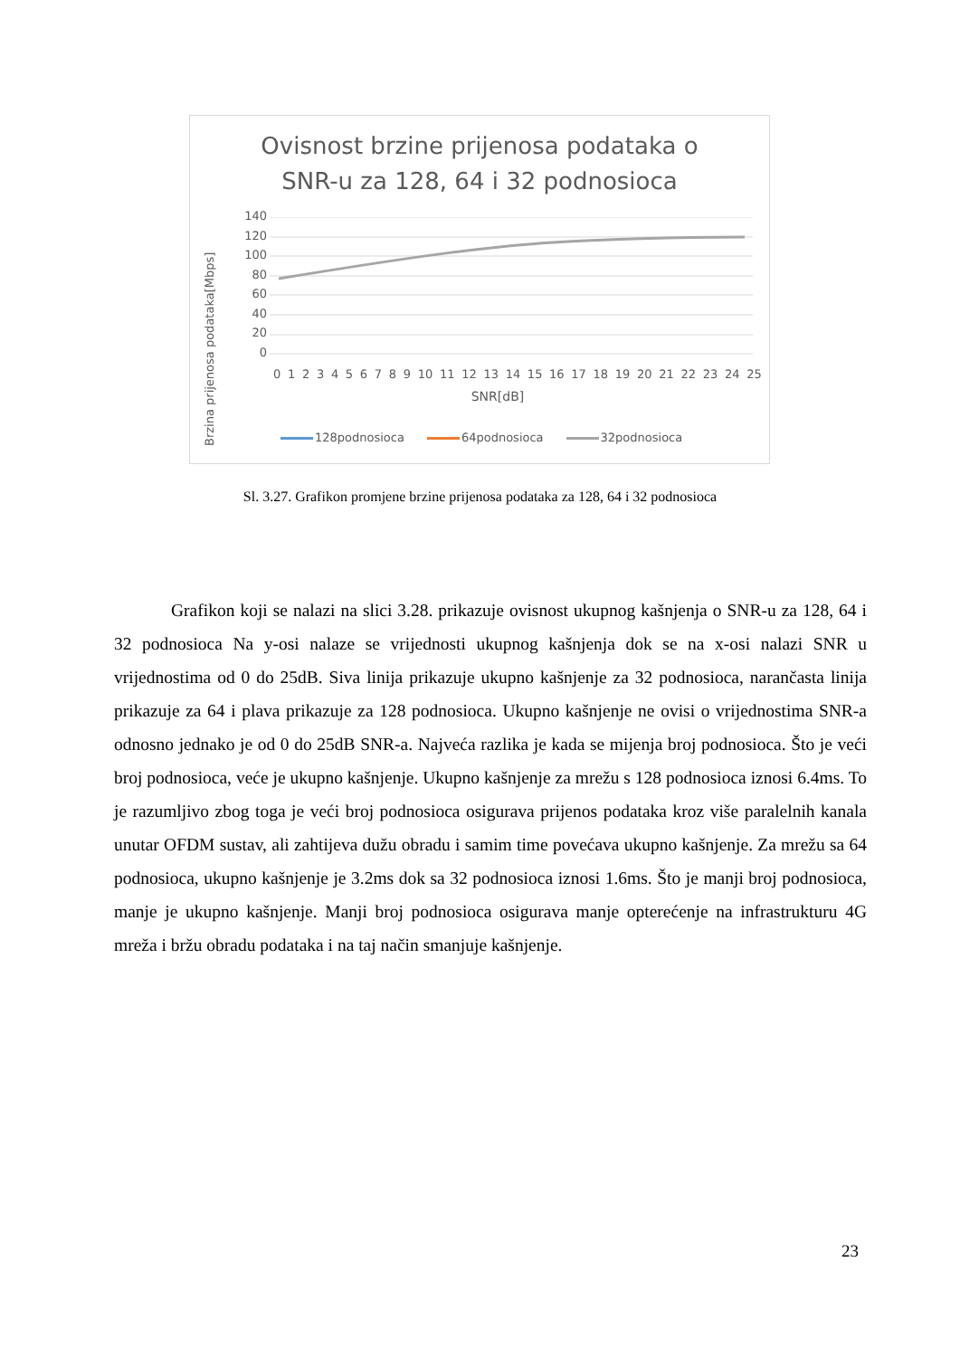Ovisnost brzine prijenosa podataka o
SNR-u za 128, 64 i 32 podnosioca
Brzina prijenosa podataka[Mbps]
140
120
100
80
60
40
20
0
0123456789 10 11 12 13 14 15 16 17 18 19 20 21 22 23 24 25
SNR[dB]
128podnosioca 64podnosioca 32podnosioca
Sl. 3.27. Grafikon promjene brzine prijenosa podataka za 128, 64 i 32 podnosioca
Grafikon koji se nalazi na slici 3.28. prikazuje ovisnost ukupnog kašnjenja o SNR-u za 128, 64 i 32 podnosioca Na y-osi nalaze se vrijednosti ukupnog kašnjenja dok se na x-osi nalazi SNR u vrijednostima od 0 do 25dB. Siva linija prikazuje ukupno kašnjenje za 32 podnosioca, narančasta linija prikazuje za 64 i plava prikazuje za 128 podnosioca. Ukupno kašnjenje ne ovisi o vrijednostima SNR-a odnosno jednako je od 0 do 25dB SNR-a. Najveća razlika je kada se mijenja broj podnosioca. Što je veći broj podnosioca, veće je ukupno kašnjenje. Ukupno kašnjenje za mrežu s 128 podnosioca iznosi 6.4ms. To je razumljivo zbog toga je veći broj podnosioca osigurava prijenos podataka kroz više paralelnih kanala unutar OFDM sustav, ali zahtijeva dužu obradu i samim time povećava ukupno kašnjenje. Za mrežu sa 64 podnosioca, ukupno kašnjenje je 3.2ms dok sa 32 podnosioca iznosi 1.6ms. Što je manji broj podnosioca, manje je ukupno kašnjenje. Manji broj podnosioca osigurava manje opterećenje na infrastrukturu 4G mreža i bržu obradu podataka i na taj način smanjuje kašnjenje.
23